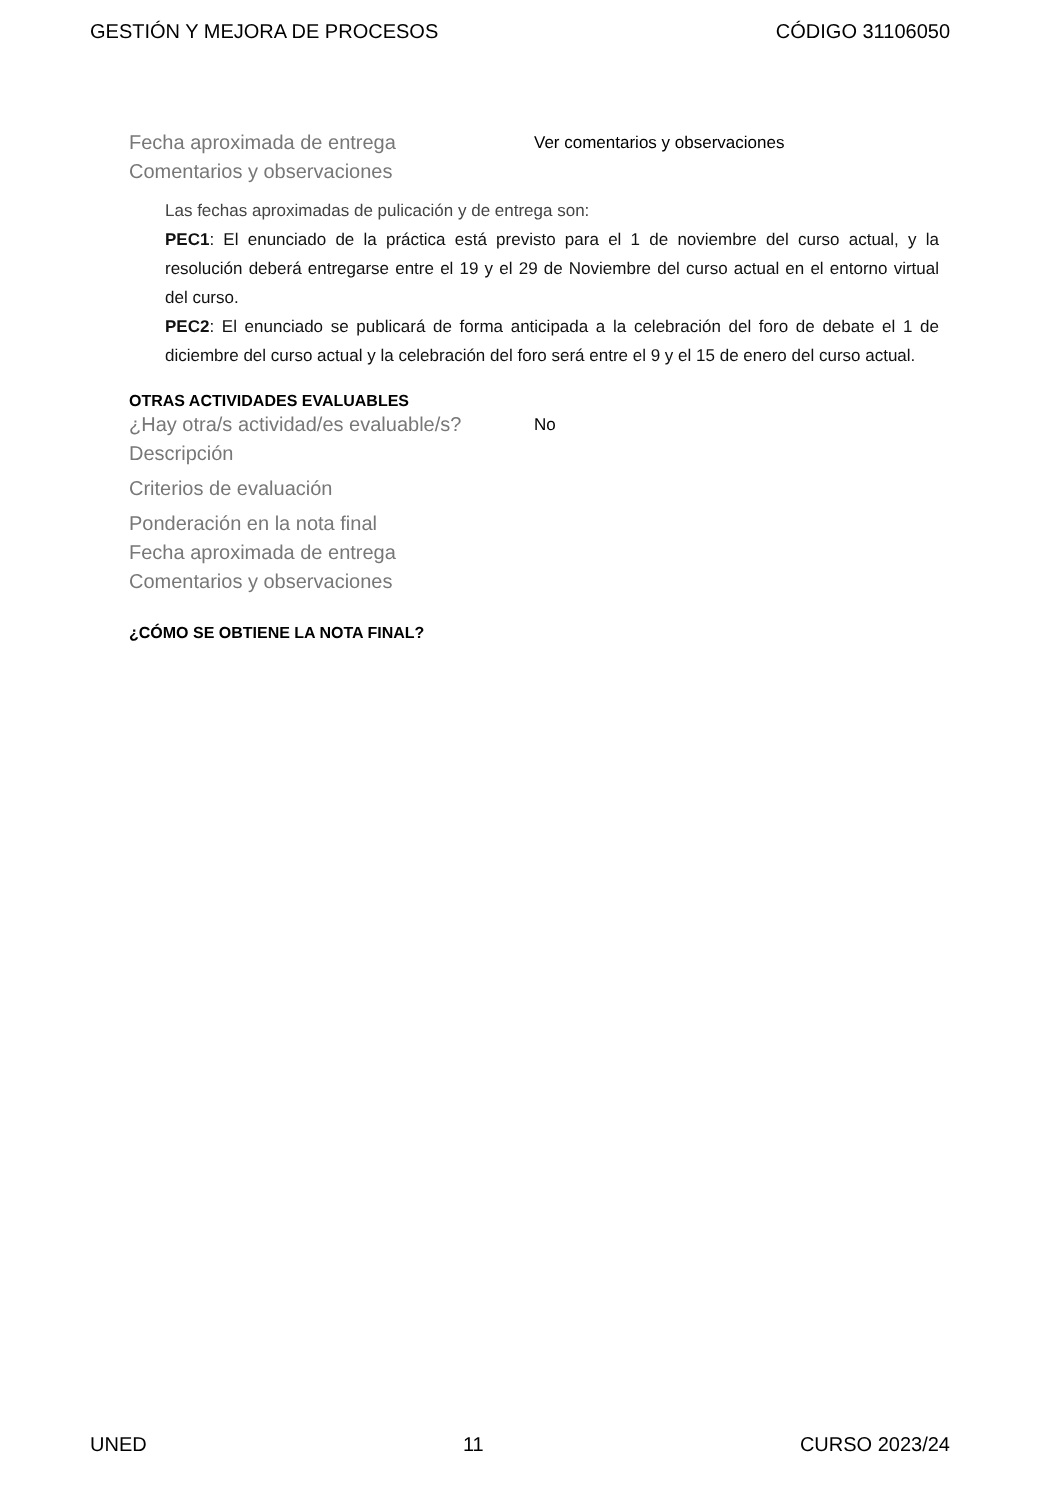GESTIÓN Y MEJORA DE PROCESOS CÓDIGO 31106050
Fecha aproximada de entrega
Ver comentarios y observaciones
Comentarios y observaciones
Las fechas aproximadas de pulicación y de entrega son:
PEC1: El enunciado de la práctica está previsto para el 1 de noviembre del curso actual, y la resolución deberá entregarse entre el 19 y el 29 de Noviembre del curso actual en el entorno virtual del curso.
PEC2: El enunciado se publicará de forma anticipada a la celebración del foro de debate el 1 de diciembre del curso actual y la celebración del foro será entre el 9 y el 15 de enero del curso actual.
OTRAS ACTIVIDADES EVALUABLES
¿Hay otra/s actividad/es evaluable/s?
No
Descripción
Criterios de evaluación
Ponderación en la nota final
Fecha aproximada de entrega
Comentarios y observaciones
¿CÓMO SE OBTIENE LA NOTA FINAL?
UNED 11 CURSO 2023/24